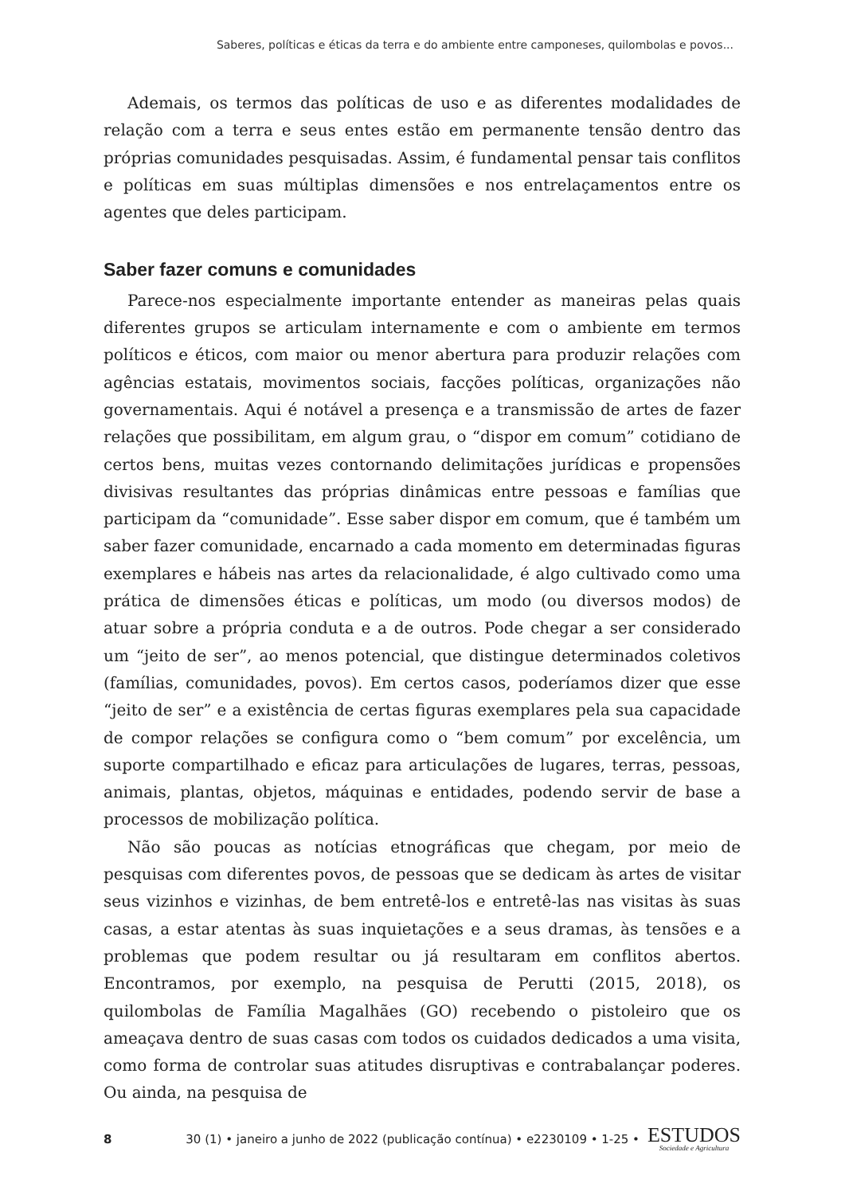Saberes, políticas e éticas da terra e do ambiente entre camponeses, quilombolas e povos...
Ademais, os termos das políticas de uso e as diferentes modalidades de relação com a terra e seus entes estão em permanente tensão dentro das próprias comunidades pesquisadas. Assim, é fundamental pensar tais conflitos e políticas em suas múltiplas dimensões e nos entrelaçamentos entre os agentes que deles participam.
Saber fazer comuns e comunidades
Parece-nos especialmente importante entender as maneiras pelas quais diferentes grupos se articulam internamente e com o ambiente em termos políticos e éticos, com maior ou menor abertura para produzir relações com agências estatais, movimentos sociais, facções políticas, organizações não governamentais. Aqui é notável a presença e a transmissão de artes de fazer relações que possibilitam, em algum grau, o “dispor em comum” cotidiano de certos bens, muitas vezes contornando delimitações jurídicas e propensões divisivas resultantes das próprias dinâmicas entre pessoas e famílias que participam da “comunidade”. Esse saber dispor em comum, que é também um saber fazer comunidade, encarnado a cada momento em determinadas figuras exemplares e hábeis nas artes da relacionalidade, é algo cultivado como uma prática de dimensões éticas e políticas, um modo (ou diversos modos) de atuar sobre a própria conduta e a de outros. Pode chegar a ser considerado um “jeito de ser”, ao menos potencial, que distingue determinados coletivos (famílias, comunidades, povos). Em certos casos, poderíamos dizer que esse “jeito de ser” e a existência de certas figuras exemplares pela sua capacidade de compor relações se configura como o “bem comum” por excelência, um suporte compartilhado e eficaz para articulações de lugares, terras, pessoas, animais, plantas, objetos, máquinas e entidades, podendo servir de base a processos de mobilização política.
Não são poucas as notícias etnográficas que chegam, por meio de pesquisas com diferentes povos, de pessoas que se dedicam às artes de visitar seus vizinhos e vizinhas, de bem entretê-los e entretê-las nas visitas às suas casas, a estar atentas às suas inquietações e a seus dramas, às tensões e a problemas que podem resultar ou já resultaram em conflitos abertos. Encontramos, por exemplo, na pesquisa de Perutti (2015, 2018), os quilombolas de Família Magalhães (GO) recebendo o pistoleiro que os ameaçava dentro de suas casas com todos os cuidados dedicados a uma visita, como forma de controlar suas atitudes disruptivas e contrabalançar poderes. Ou ainda, na pesquisa de
8 30 (1) • janeiro a junho de 2022 (publicação contínua) • e2230109 • 1-25 • ESTUDOS
Sociedade e Agricultura